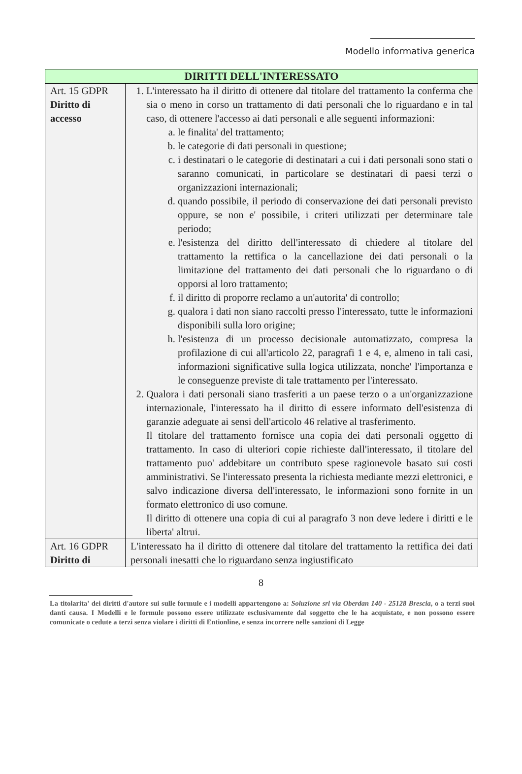Modello informativa generica
| DIRITTI DELL'INTERESSATO | |
| --- | --- |
| Art. 15 GDPR Diritto di accesso | 1. L'interessato ha il diritto di ottenere dal titolare del trattamento la conferma che sia o meno in corso un trattamento di dati personali che lo riguardano e in tal caso, di ottenere l'accesso ai dati personali e alle seguenti informazioni: a. le finalita' del trattamento; b. le categorie di dati personali in questione; c. i destinatari o le categorie di destinatari a cui i dati personali sono stati o saranno comunicati, in particolare se destinatari di paesi terzi o organizzazioni internazionali; d. quando possibile, il periodo di conservazione dei dati personali previsto oppure, se non e' possibile, i criteri utilizzati per determinare tale periodo; e. l'esistenza del diritto dell'interessato di chiedere al titolare del trattamento la rettifica o la cancellazione dei dati personali o la limitazione del trattamento dei dati personali che lo riguardano o di opporsi al loro trattamento; f. il diritto di proporre reclamo a un'autorita' di controllo; g. qualora i dati non siano raccolti presso l'interessato, tutte le informazioni disponibili sulla loro origine; h. l'esistenza di un processo decisionale automatizzato, compresa la profilazione di cui all'articolo 22, paragrafi 1 e 4, e, almeno in tali casi, informazioni significative sulla logica utilizzata, nonche' l'importanza e le conseguenze previste di tale trattamento per l'interessato. 2. Qualora i dati personali siano trasferiti a un paese terzo o a un'organizzazione internazionale, l'interessato ha il diritto di essere informato dell'esistenza di garanzie adeguate ai sensi dell'articolo 46 relative al trasferimento. Il titolare del trattamento fornisce una copia dei dati personali oggetto di trattamento. In caso di ulteriori copie richieste dall'interessato, il titolare del trattamento puo' addebitare un contributo spese ragionevole basato sui costi amministrativi. Se l'interessato presenta la richiesta mediante mezzi elettronici, e salvo indicazione diversa dell'interessato, le informazioni sono fornite in un formato elettronico di uso comune. Il diritto di ottenere una copia di cui al paragrafo 3 non deve ledere i diritti e le liberta' altrui. |
| Art. 16 GDPR Diritto di | L'interessato ha il diritto di ottenere dal titolare del trattamento la rettifica dei dati personali inesatti che lo riguardano senza ingiustificato |
8
La titolarita' dei diritti d'autore sui sulle formule e i modelli appartengono a: Soluzione srl via Oberdan 140 - 25128 Brescia, o a terzi suoi danti causa. I Modelli e le formule possono essere utilizzate esclusivamente dal soggetto che le ha acquistate, e non possono essere comunicate o cedute a terzi senza violare i diritti di Entionline, e senza incorrere nelle sanzioni di Legge